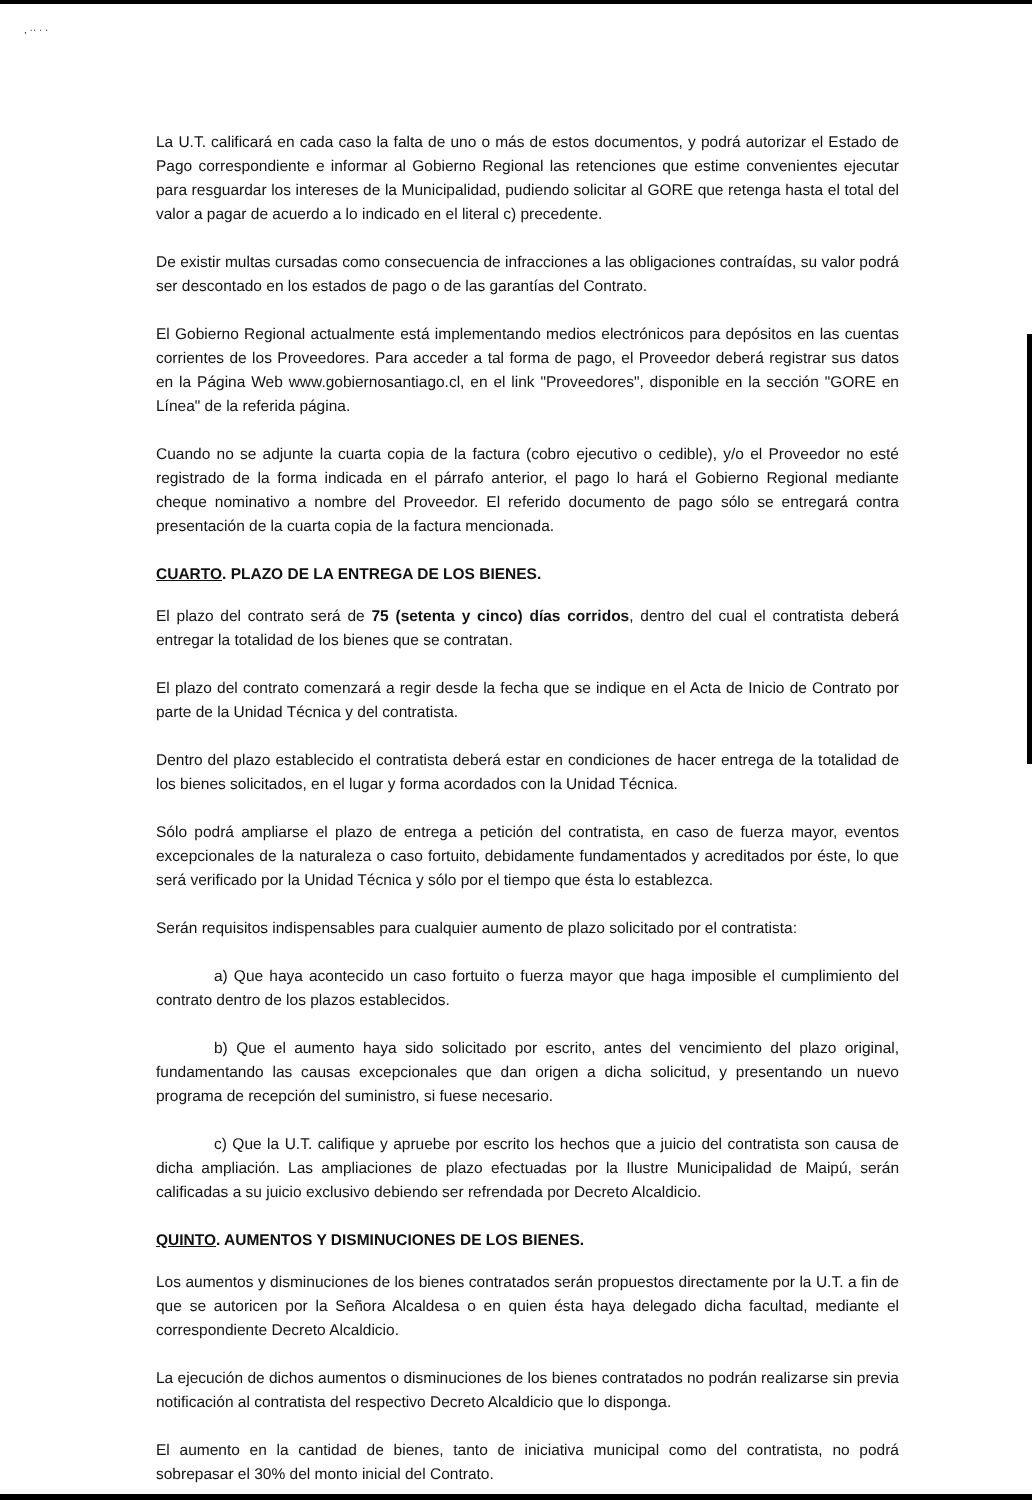, ·· · ·
La U.T. calificará en cada caso la falta de uno o más de estos documentos, y podrá autorizar el Estado de Pago correspondiente e informar al Gobierno Regional las retenciones que estime convenientes ejecutar para resguardar los intereses de la Municipalidad, pudiendo solicitar al GORE que retenga hasta el total del valor a pagar de acuerdo a lo indicado en el literal c) precedente.
De existir multas cursadas como consecuencia de infracciones a las obligaciones contraídas, su valor podrá ser descontado en los estados de pago o de las garantías del Contrato.
El Gobierno Regional actualmente está implementando medios electrónicos para depósitos en las cuentas corrientes de los Proveedores. Para acceder a tal forma de pago, el Proveedor deberá registrar sus datos en la Página Web www.gobiernosantiago.cl, en el link "Proveedores", disponible en la sección "GORE en Línea" de la referida página.
Cuando no se adjunte la cuarta copia de la factura (cobro ejecutivo o cedible), y/o el Proveedor no esté registrado de la forma indicada en el párrafo anterior, el pago lo hará el Gobierno Regional mediante cheque nominativo a nombre del Proveedor. El referido documento de pago sólo se entregará contra presentación de la cuarta copia de la factura mencionada.
CUARTO. PLAZO DE LA ENTREGA DE LOS BIENES.
El plazo del contrato será de 75 (setenta y cinco) días corridos, dentro del cual el contratista deberá entregar la totalidad de los bienes que se contratan.
El plazo del contrato comenzará a regir desde la fecha que se indique en el Acta de Inicio de Contrato por parte de la Unidad Técnica y del contratista.
Dentro del plazo establecido el contratista deberá estar en condiciones de hacer entrega de la totalidad de los bienes solicitados, en el lugar y forma acordados con la Unidad Técnica.
Sólo podrá ampliarse el plazo de entrega a petición del contratista, en caso de fuerza mayor, eventos excepcionales de la naturaleza o caso fortuito, debidamente fundamentados y acreditados por éste, lo que será verificado por la Unidad Técnica y sólo por el tiempo que ésta lo establezca.
Serán requisitos indispensables para cualquier aumento de plazo solicitado por el contratista:
a) Que haya acontecido un caso fortuito o fuerza mayor que haga imposible el cumplimiento del contrato dentro de los plazos establecidos.
b) Que el aumento haya sido solicitado por escrito, antes del vencimiento del plazo original, fundamentando las causas excepcionales que dan origen a dicha solicitud, y presentando un nuevo programa de recepción del suministro, si fuese necesario.
c) Que la U.T. califique y apruebe por escrito los hechos que a juicio del contratista son causa de dicha ampliación. Las ampliaciones de plazo efectuadas por la Ilustre Municipalidad de Maipú, serán calificadas a su juicio exclusivo debiendo ser refrendada por Decreto Alcaldicio.
QUINTO. AUMENTOS Y DISMINUCIONES DE LOS BIENES.
Los aumentos y disminuciones de los bienes contratados serán propuestos directamente por la U.T. a fin de que se autoricen por la Señora Alcaldesa o en quien ésta haya delegado dicha facultad, mediante el correspondiente Decreto Alcaldicio.
La ejecución de dichos aumentos o disminuciones de los bienes contratados no podrán realizarse sin previa notificación al contratista del respectivo Decreto Alcaldicio que lo disponga.
El aumento en la cantidad de bienes, tanto de iniciativa municipal como del contratista, no podrá sobrepasar el 30% del monto inicial del Contrato.